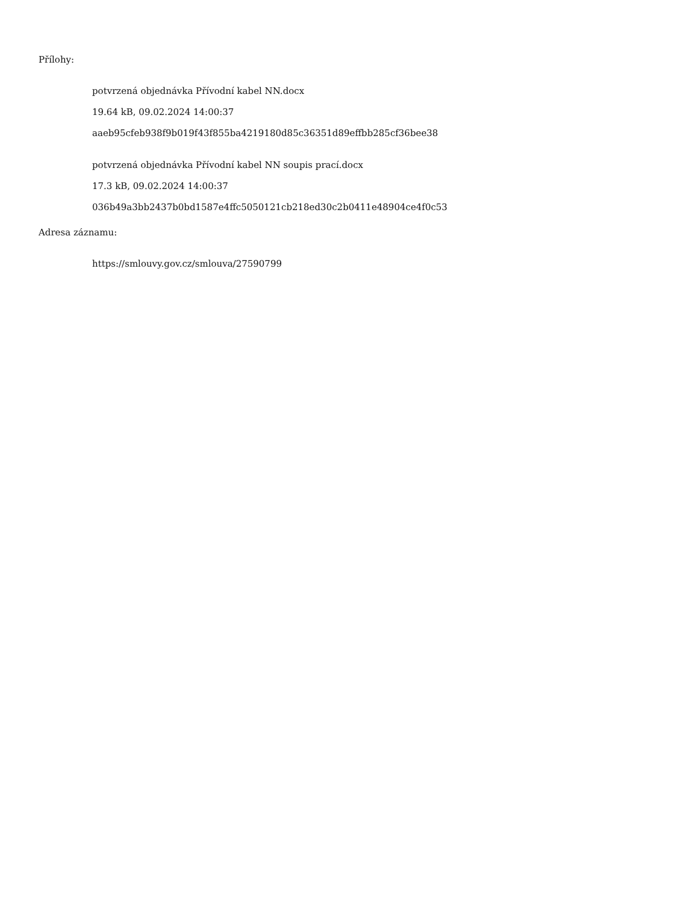Přílohy:
potvrzená objednávka Přívodní kabel NN.docx
19.64 kB, 09.02.2024 14:00:37
aaeb95cfeb938f9b019f43f855ba4219180d85c36351d89effbb285cf36bee38
potvrzená objednávka Přívodní kabel NN soupis prací.docx
17.3 kB, 09.02.2024 14:00:37
036b49a3bb2437b0bd1587e4ffc5050121cb218ed30c2b0411e48904ce4f0c53
Adresa záznamu:
https://smlouvy.gov.cz/smlouva/27590799